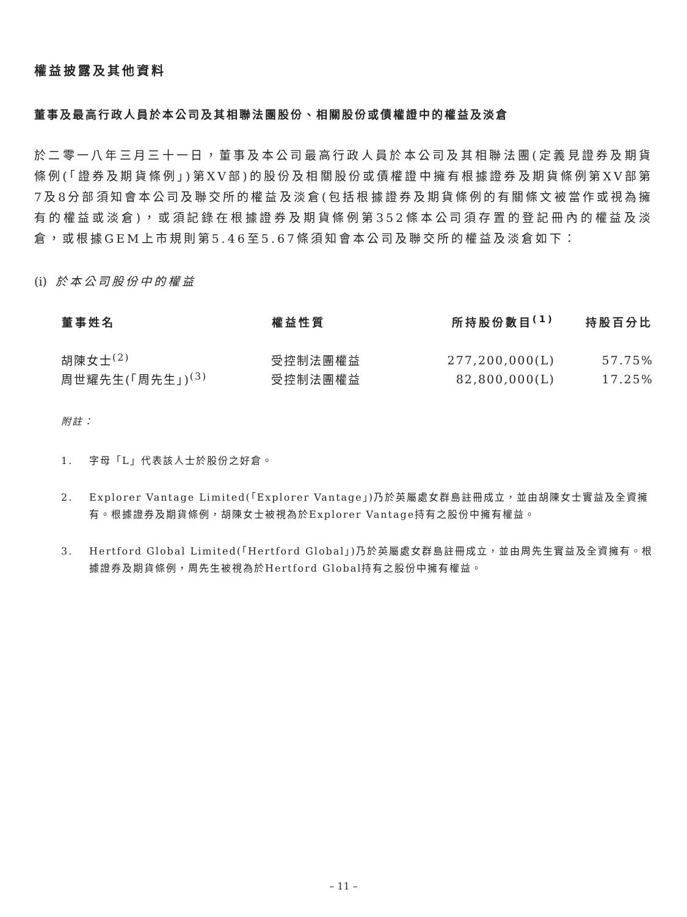權益披露及其他資料
董事及最高行政人員於本公司及其相聯法團股份、相關股份或債權證中的權益及淡倉
於二零一八年三月三十一日，董事及本公司最高行政人員於本公司及其相聯法團(定義見證券及期貨條例(「證券及期貨條例」)第XV部)的股份及相關股份或債權證中擁有根據證券及期貨條例第XV部第7及8分部須知會本公司及聯交所的權益及淡倉(包括根據證券及期貨條例的有關條文被當作或視為擁有的權益或淡倉)，或須記錄在根據證券及期貨條例第352條本公司須存置的登記冊內的權益及淡倉，或根據GEM上市規則第5.46至5.67條須知會本公司及聯交所的權益及淡倉如下：
(i) 於本公司股份中的權益
| 董事姓名 | 權益性質 | 所持股份數目<sup>(1)</sup> | 持股百分比 |
| --- | --- | --- | --- |
| 胡陳女士<sup>(2)</sup> | 受控制法團權益 | 277,200,000(L) | 57.75% |
| 周世耀先生(「周先生」)<sup>(3)</sup> | 受控制法團權益 | 82,800,000(L) | 17.25% |
附註：
1. 字母「L」代表該人士於股份之好倉。
2. Explorer Vantage Limited(「Explorer Vantage」)乃於英屬處女群島註冊成立，並由胡陳女士實益及全資擁有。根據證券及期貨條例，胡陳女士被視為於Explorer Vantage持有之股份中擁有權益。
3. Hertford Global Limited(「Hertford Global」)乃於英屬處女群島註冊成立，並由周先生實益及全資擁有。根據證券及期貨條例，周先生被視為於Hertford Global持有之股份中擁有權益。
– 11 –